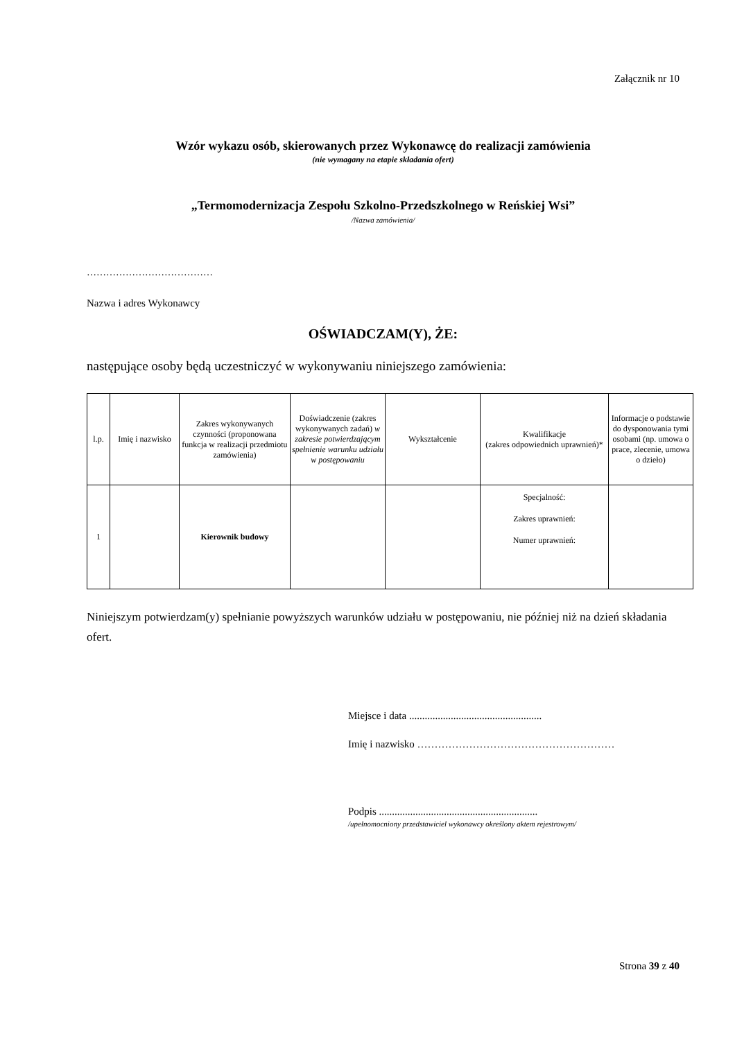Załącznik nr 10
Wzór wykazu osób, skierowanych przez Wykonawcę do realizacji zamówienia
(nie wymagany na etapie składania ofert)
„Termomodernizacja Zespołu Szkolno-Przedszkolnego w Reńskiej Wsi”
/Nazwa zamówienia/
…………………………………
Nazwa i adres Wykonawcy
OŚWIADCZAM(Y), ŻE:
następujące osoby będą uczestniczyć w wykonywaniu niniejszego zamówienia:
| l.p. | Imię i nazwisko | Zakres wykonywanych czynności (proponowana funkcja w realizacji przedmiotu zamówienia) | Doświadczenie (zakres wykonywanych zadań) w zakresie potwierdzającym spełnienie warunku udziału w postępowaniu | Wykształcenie | Kwalifikacje (zakres odpowiednich uprawnień)* | Informacje o podstawie do dysponowania tymi osobami (np. umowa o prace, zlecenie, umowa o dzieło) |
| --- | --- | --- | --- | --- | --- | --- |
| 1 | | Kierownik budowy | | | Specjalność: Zakres uprawnień: Numer uprawnień: | |
Niniejszym potwierdzam(y) spełnianie powyższych warunków udziału w postępowaniu, nie później niż na dzień składania ofert.
Miejsce i data ...................................................
Imię i nazwisko …………………………………………………
Podpis .............................................................
/upełnomocniony przedstawiciel wykonawcy określony aktem rejestrowym/
Strona 39 z 40